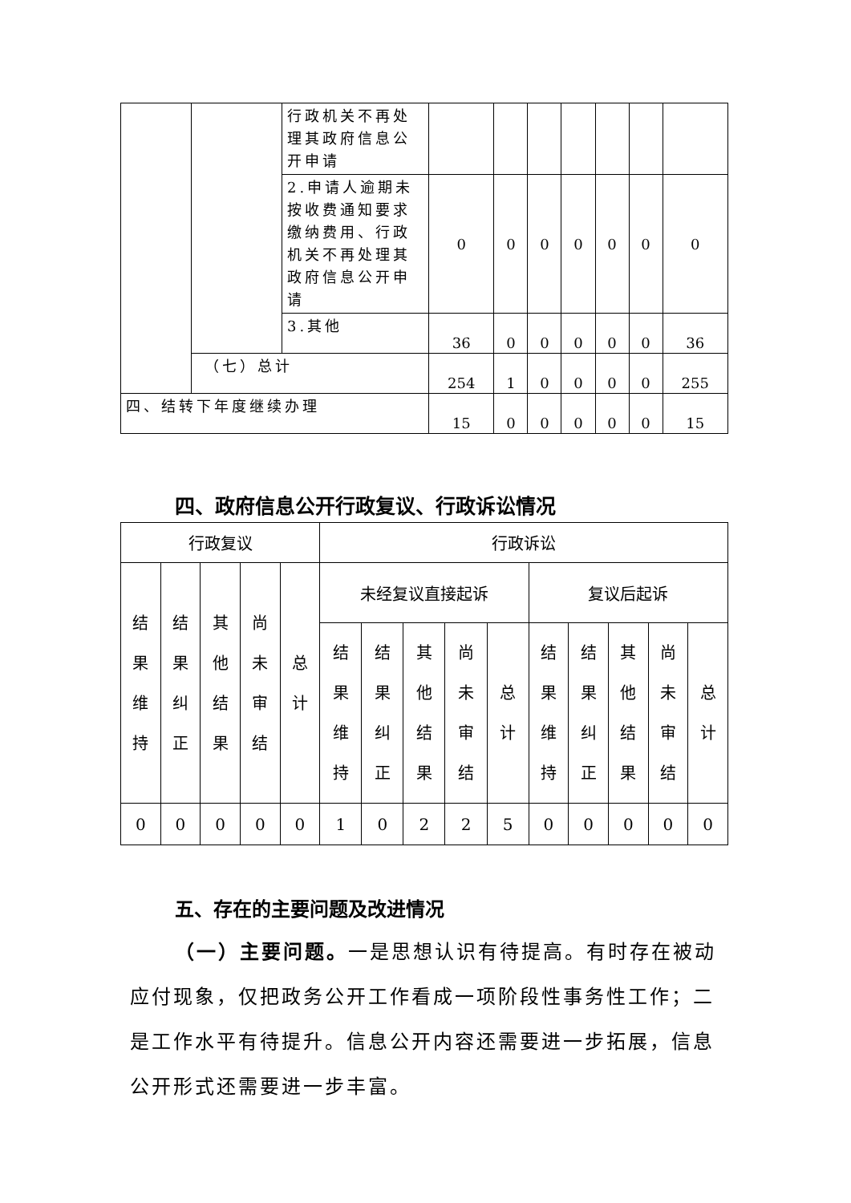| | | 行政机关不再处理其政府信息公开申请 | | | | | | | |
| | | 2.申请人逾期未按收费通知要求缴纳费用、行政机关不再处理其政府信息公开申请 | 0 | 0 | 0 | 0 | 0 | 0 | 0 |
| | | 3.其他 | 36 | 0 | 0 | 0 | 0 | 0 | 36 |
| | （七）总计 | | 254 | 1 | 0 | 0 | 0 | 0 | 255 |
| 四、结转下年度继续办理 | | | 15 | 0 | 0 | 0 | 0 | 0 | 15 |
四、政府信息公开行政复议、行政诉讼情况
| 行政复议 | | | | | 行政诉讼 | | | | | | | | | |
| 结果维持 | 结果纠正 | 其他结果 | 尚未审结 | 总计 | 未经复议直接起诉 | | | | | 复议后起诉 | | | | |
| | | | | | 结果维持 | 结果纠正 | 其他结果 | 尚未审结 | 总计 | 结果维持 | 结果纠正 | 其他结果 | 尚未审结 | 总计 |
| 0 | 0 | 0 | 0 | 0 | 1 | 0 | 2 | 2 | 5 | 0 | 0 | 0 | 0 | 0 |
五、存在的主要问题及改进情况
（一）主要问题。一是思想认识有待提高。有时存在被动应付现象，仅把政务公开工作看成一项阶段性事务性工作；二是工作水平有待提升。信息公开内容还需要进一步拓展，信息公开形式还需要进一步丰富。